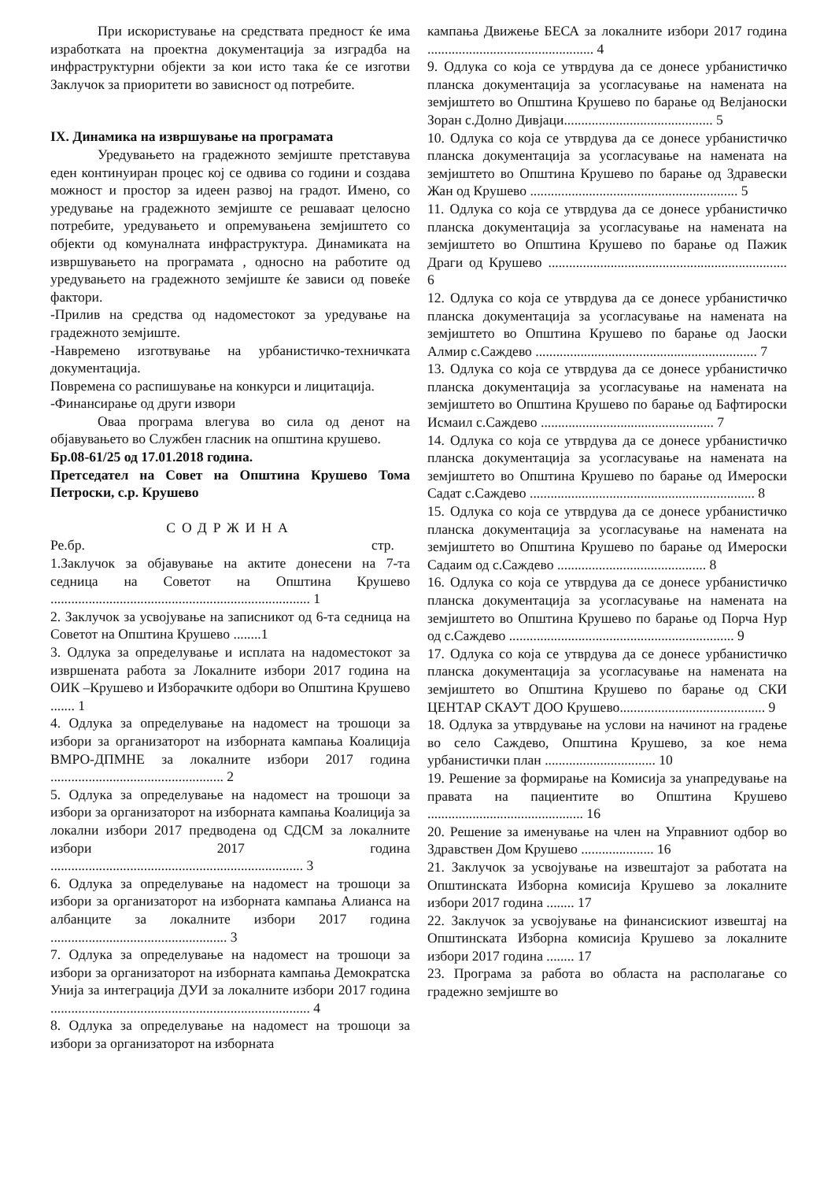При искористување на средствата предност ќе има изработката на проектна документација за изградба на инфраструктурни објекти за кои исто така ќе се изготви Заклучок за приоритети во зависност од потребите.
IX. Динамика на извршување на програмата
Уредувањето на градежното земјиште претставува еден континуиран процес кој се одвива со години и создава можност и простор за идеен развој на градот. Имено, со уредување на градежното земјиште се решаваат целосно потребите, уредувањето и опремувањена земјиштето со објекти од комуналната инфраструктура. Динамиката на извршувањето на програмата , односно на работите од уредувањето на градежното земјиште ќе зависи од повеќе фактори.
-Прилив на средства од надоместокот за уредување на градежното земјиште.
-Навремено изготвување на урбанистичко-техничката документација.
Повремена со распишување на конкурси и лицитација.
-Финансирање од други извори
Оваа програма влегува во сила од денот на објавувањето во Службен гласник на општина крушево.
Бр.08-61/25 од 17.01.2018 година.
Претседател на Совет на Општина Крушево Тома Петроски, с.р. Крушево
СОДРЖИНА
Ре.бр. стр.
1.Заклучок за објавување на актите донесени на 7-та седница на Советот на Општина Крушево ........................................................................... 1
2. Заклучок за усвојување на записникот од 6-та седница на Советот на Општина Крушево ........1
3. Одлука за определување и исплата на надоместокот за извршената работа за Локалните избори 2017 година на ОИК –Крушево и Изборачките одбори во Општина Крушево ....... 1
4. Одлука за определување на надомест на трошоци за избори за организаторот на изборната кампања Коалиција ВМРО-ДПМНЕ за локалните избори 2017 година .................................................. 2
5. Одлука за определување на надомест на трошоци за избори за организаторот на изборната кампања Коалиција за локални избори 2017 предводена од СДСМ за локалните избори 2017 година ......................................................................... 3
6. Одлука за определување на надомест на трошоци за избори за организаторот на изборната кампања Алианса на албанците за локалните избори 2017 година ................................................... 3
7. Одлука за определување на надомест на трошоци за избори за организаторот на изборната кампања Демократска Унија за интеграција ДУИ за локалните избори 2017 година ........................................................................... 4
8. Одлука за определување на надомест на трошоци за избори за организаторот на изборната
кампања Движење БЕСА за локалните избори 2017 година ................................................ 4
9. Одлука со која се утврдува да се донесе урбанистичко планска документација за усогласување на намената на земјиштето во Општина Крушево по барање од Велјаноски Зоран с.Долно Дивјаци........................................... 5
10. Одлука со која се утврдува да се донесе урбанистичко планска документација за усогласување на намената на земјиштето во Општина Крушево по барање од Здравески Жан од Крушево ............................................................ 5
11. Одлука со која се утврдува да се донесе урбанистичко планска документација за усогласување на намената на земјиштето во Општина Крушево по барање од Пажик Драги од Крушево ..................................................................... 6
12. Одлука со која се утврдува да се донесе урбанистичко планска документација за усогласување на намената на земјиштето во Општина Крушево по барање од Јаоски Алмир с.Саждево ................................................................ 7
13. Одлука со која се утврдува да се донесе урбанистичко планска документација за усогласување на намената на земјиштето во Општина Крушево по барање од Бафтироски Исмаил с.Саждево .................................................. 7
14. Одлука со која се утврдува да се донесе урбанистичко планска документација за усогласување на намената на земјиштето во Општина Крушево по барање од Имероски Садат с.Саждево ................................................................. 8
15. Одлука со која се утврдува да се донесе урбанистичко планска документација за усогласување на намената на земјиштето во Општина Крушево по барање од Имероски Садаим од с.Саждево ........................................... 8
16. Одлука со која се утврдува да се донесе урбанистичко планска документација за усогласување на намената на земјиштето во Општина Крушево по барање од Порча Нур од с.Саждево ................................................................. 9
17. Одлука со која се утврдува да се донесе урбанистичко планска документација за усогласување на намената на земјиштето во Општина Крушево по барање од СКИ ЦЕНТАР СКАУТ ДОО Крушево.......................................... 9
18. Одлука за утврдување на услови на начинот на градење во село Саждево, Општина Крушево, за кое нема урбанистички план ................................ 10
19. Решение за формирање на Комисија за унапредување на правата на пациентите во Општина Крушево ............................................. 16
20. Решение за именување на член на Управниот одбор во Здравствен Дом Крушево ..................... 16
21. Заклучок за усвојување на извештајот за работата на Општинската Изборна комисија Крушево за локалните избори 2017 година ........ 17
22. Заклучок за усвојување на финансискиот извештај на Општинската Изборна комисија Крушево за локалните избори 2017 година ........ 17
23. Програма за работа во областа на располагање со градежно земјиште во